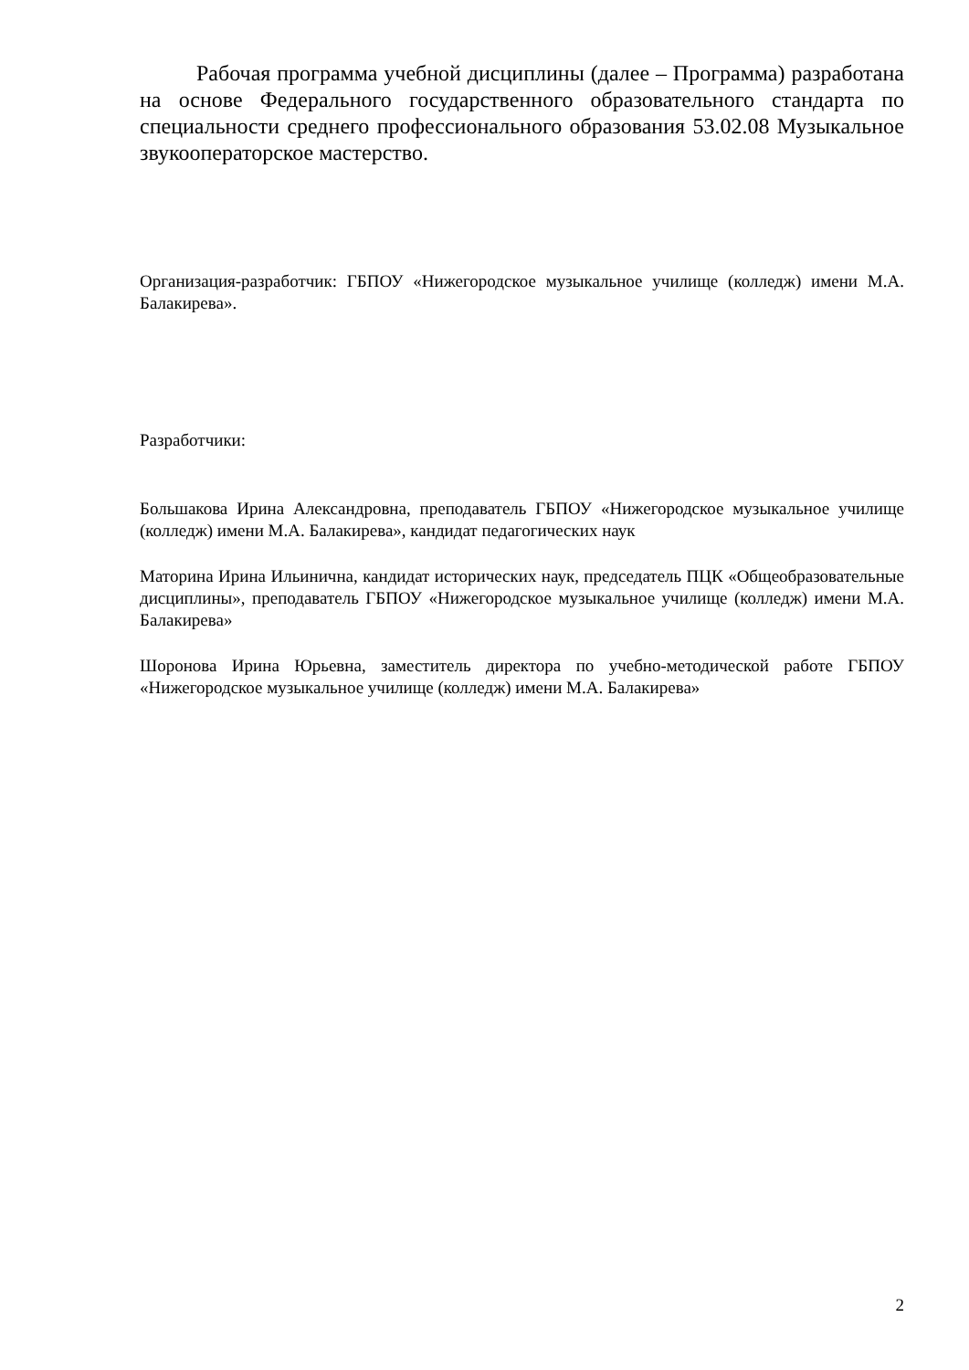Рабочая программа учебной дисциплины (далее – Программа) разработана на основе Федерального государственного образовательного стандарта по специальности среднего профессионального образования 53.02.08 Музыкальное звукооператорское мастерство.
Организация-разработчик: ГБПОУ «Нижегородское музыкальное училище (колледж) имени М.А. Балакирева».
Разработчики:
Большакова Ирина Александровна, преподаватель ГБПОУ «Нижегородское музыкальное училище (колледж) имени М.А. Балакирева», кандидат педагогических наук
Маторина Ирина Ильинична, кандидат исторических наук, председатель ПЦК «Общеобразовательные дисциплины», преподаватель ГБПОУ «Нижегородское музыкальное училище (колледж) имени М.А. Балакирева»
Шоронова Ирина Юрьевна, заместитель директора по учебно-методической работе ГБПОУ «Нижегородское музыкальное училище (колледж) имени М.А. Балакирева»
2